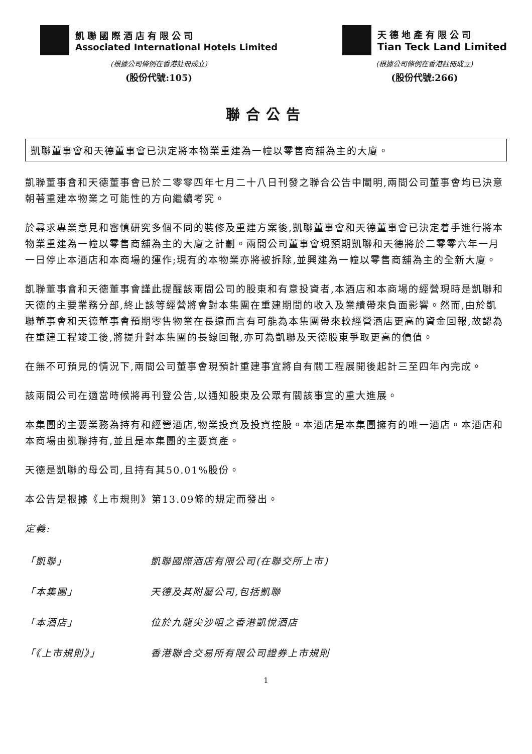凱聯國際酒店有限公司
Associated International Hotels Limited
(根據公司條例在香港註冊成立)
(股份代號:105)
天德地產有限公司
Tian Teck Land Limited
(根據公司條例在香港註冊成立)
(股份代號:266)
聯合公告
凱聯董事會和天德董事會已決定將本物業重建為一幢以零售商舖為主的大廈。
凱聯董事會和天德董事會已於二零零四年七月二十八日刊發之聯合公告中闡明,兩間公司董事會均已決意朝著重建本物業之可能性的方向繼續考究。
於尋求專業意見和審慎研究多個不同的裝修及重建方案後,凱聯董事會和天德董事會已決定着手進行將本物業重建為一幢以零售商舖為主的大廈之計劃。兩間公司董事會現預期凱聯和天德將於二零零六年一月一日停止本酒店和本商場的運作;現有的本物業亦將被拆除,並興建為一幢以零售商舖為主的全新大廈。
凱聯董事會和天德董事會謹此提醒該兩間公司的股東和有意投資者,本酒店和本商場的經營現時是凱聯和天德的主要業務分部,終止該等經營將會對本集團在重建期間的收入及業績帶來負面影響。然而,由於凱聯董事會和天德董事會預期零售物業在長遠而言有可能為本集團帶來較經營酒店更高的資金回報,故認為在重建工程竣工後,將提升對本集團的長線回報,亦可為凱聯及天德股東爭取更高的價值。
在無不可預見的情況下,兩間公司董事會現預計重建事宜將自有關工程展開後起計三至四年內完成。
該兩間公司在適當時候將再刊登公告,以通知股東及公眾有關該事宜的重大進展。
本集團的主要業務為持有和經營酒店,物業投資及投資控股。本酒店是本集團擁有的唯一酒店。本酒店和本商場由凱聯持有,並且是本集團的主要資產。
天德是凱聯的母公司,且持有其50.01%股份。
本公告是根據《上市規則》第13.09條的規定而發出。
定義:
「凱聯」 凱聯國際酒店有限公司(在聯交所上市)
「本集團」 天德及其附屬公司,包括凱聯
「本酒店」 位於九龍尖沙咀之香港凱悅酒店
「《上市規則》」 香港聯合交易所有限公司證券上市規則
1